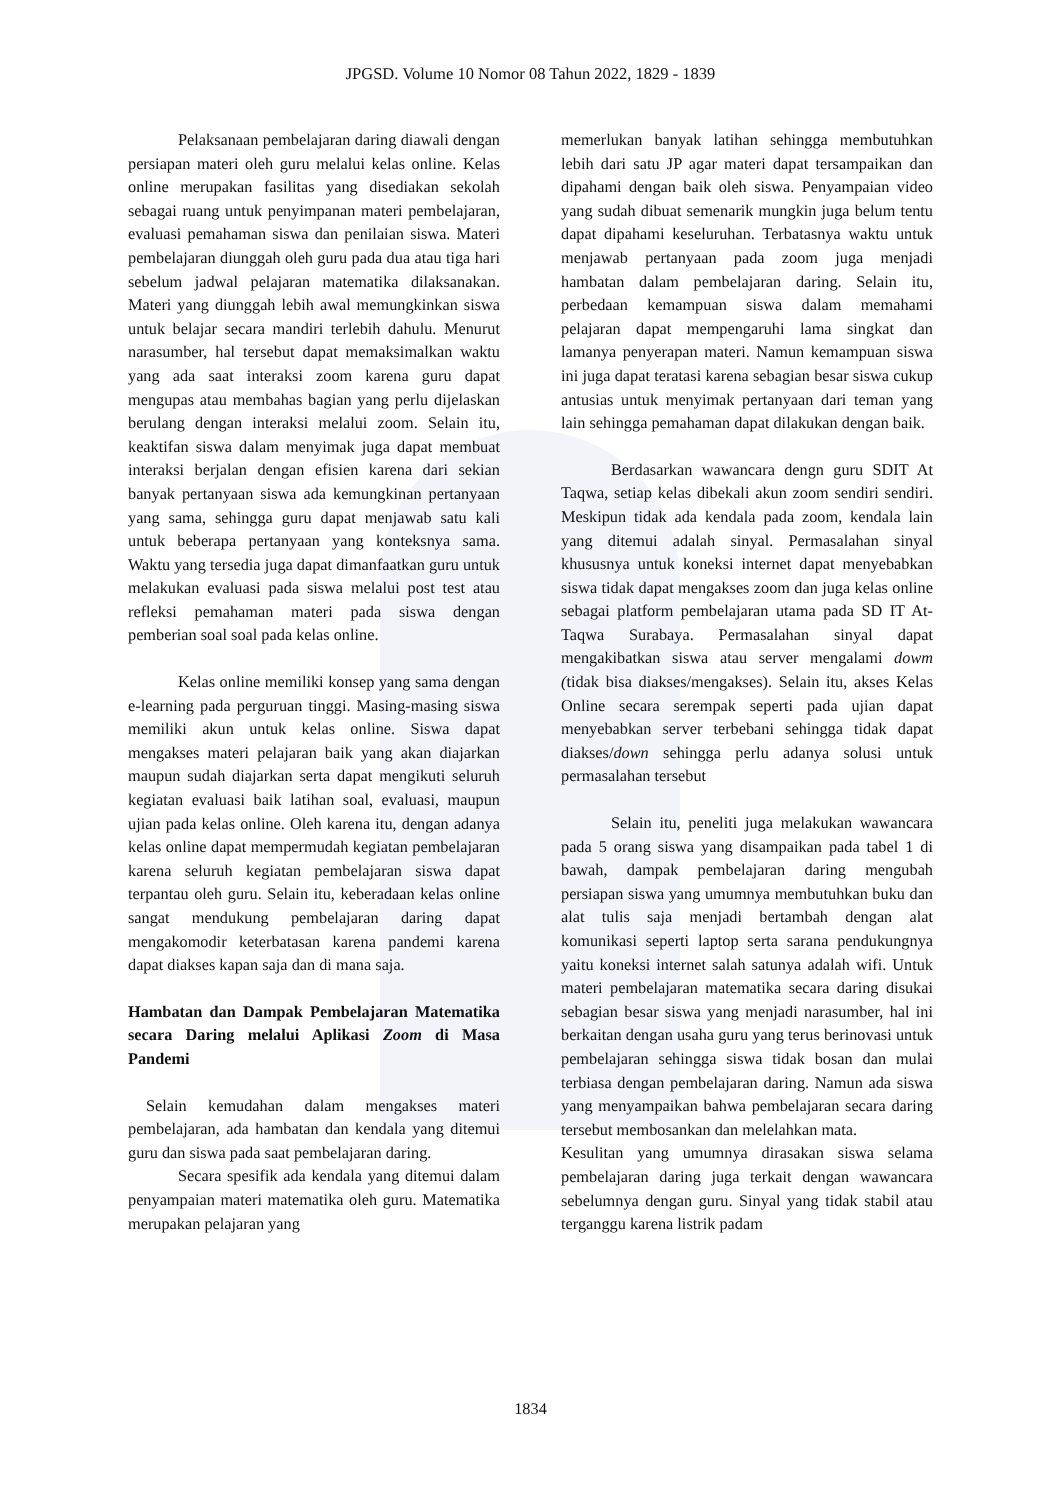JPGSD. Volume 10 Nomor 08 Tahun 2022, 1829 - 1839
Pelaksanaan pembelajaran daring diawali dengan persiapan materi oleh guru melalui kelas online. Kelas online merupakan fasilitas yang disediakan sekolah sebagai ruang untuk penyimpanan materi pembelajaran, evaluasi pemahaman siswa dan penilaian siswa. Materi pembelajaran diunggah oleh guru pada dua atau tiga hari sebelum jadwal pelajaran matematika dilaksanakan. Materi yang diunggah lebih awal memungkinkan siswa untuk belajar secara mandiri terlebih dahulu. Menurut narasumber, hal tersebut dapat memaksimalkan waktu yang ada saat interaksi zoom karena guru dapat mengupas atau membahas bagian yang perlu dijelaskan berulang dengan interaksi melalui zoom. Selain itu, keaktifan siswa dalam menyimak juga dapat membuat interaksi berjalan dengan efisien karena dari sekian banyak pertanyaan siswa ada kemungkinan pertanyaan yang sama, sehingga guru dapat menjawab satu kali untuk beberapa pertanyaan yang konteksnya sama. Waktu yang tersedia juga dapat dimanfaatkan guru untuk melakukan evaluasi pada siswa melalui post test atau refleksi pemahaman materi pada siswa dengan pemberian soal soal pada kelas online.
Kelas online memiliki konsep yang sama dengan e-learning pada perguruan tinggi. Masing-masing siswa memiliki akun untuk kelas online. Siswa dapat mengakses materi pelajaran baik yang akan diajarkan maupun sudah diajarkan serta dapat mengikuti seluruh kegiatan evaluasi baik latihan soal, evaluasi, maupun ujian pada kelas online. Oleh karena itu, dengan adanya kelas online dapat mempermudah kegiatan pembelajaran karena seluruh kegiatan pembelajaran siswa dapat terpantau oleh guru. Selain itu, keberadaan kelas online sangat mendukung pembelajaran daring dapat mengakomodir keterbatasan karena pandemi karena dapat diakses kapan saja dan di mana saja.
Hambatan dan Dampak Pembelajaran Matematika secara Daring melalui Aplikasi Zoom di Masa Pandemi
Selain kemudahan dalam mengakses materi pembelajaran, ada hambatan dan kendala yang ditemui guru dan siswa pada saat pembelajaran daring.
Secara spesifik ada kendala yang ditemui dalam penyampaian materi matematika oleh guru. Matematika merupakan pelajaran yang
memerlukan banyak latihan sehingga membutuhkan lebih dari satu JP agar materi dapat tersampaikan dan dipahami dengan baik oleh siswa. Penyampaian video yang sudah dibuat semenarik mungkin juga belum tentu dapat dipahami keseluruhan. Terbatasnya waktu untuk menjawab pertanyaan pada zoom juga menjadi hambatan dalam pembelajaran daring. Selain itu, perbedaan kemampuan siswa dalam memahami pelajaran dapat mempengaruhi lama singkat dan lamanya penyerapan materi. Namun kemampuan siswa ini juga dapat teratasi karena sebagian besar siswa cukup antusias untuk menyimak pertanyaan dari teman yang lain sehingga pemahaman dapat dilakukan dengan baik.
Berdasarkan wawancara dengn guru SDIT At Taqwa, setiap kelas dibekali akun zoom sendiri sendiri. Meskipun tidak ada kendala pada zoom, kendala lain yang ditemui adalah sinyal. Permasalahan sinyal khususnya untuk koneksi internet dapat menyebabkan siswa tidak dapat mengakses zoom dan juga kelas online sebagai platform pembelajaran utama pada SD IT At-Taqwa Surabaya. Permasalahan sinyal dapat mengakibatkan siswa atau server mengalami dowm (tidak bisa diakses/mengakses). Selain itu, akses Kelas Online secara serempak seperti pada ujian dapat menyebabkan server terbebani sehingga tidak dapat diakses/down sehingga perlu adanya solusi untuk permasalahan tersebut
Selain itu, peneliti juga melakukan wawancara pada 5 orang siswa yang disampaikan pada tabel 1 di bawah, dampak pembelajaran daring mengubah persiapan siswa yang umumnya membutuhkan buku dan alat tulis saja menjadi bertambah dengan alat komunikasi seperti laptop serta sarana pendukungnya yaitu koneksi internet salah satunya adalah wifi. Untuk materi pembelajaran matematika secara daring disukai sebagian besar siswa yang menjadi narasumber, hal ini berkaitan dengan usaha guru yang terus berinovasi untuk pembelajaran sehingga siswa tidak bosan dan mulai terbiasa dengan pembelajaran daring. Namun ada siswa yang menyampaikan bahwa pembelajaran secara daring tersebut membosankan dan melelahkan mata.
Kesulitan yang umumnya dirasakan siswa selama pembelajaran daring juga terkait dengan wawancara sebelumnya dengan guru. Sinyal yang tidak stabil atau terganggu karena listrik padam
1834